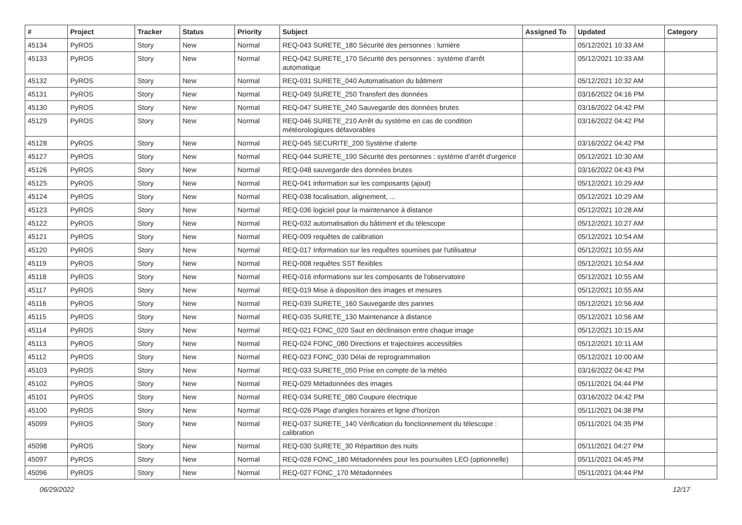| # | Project | Tracker | Status | Priority | Subject | Assigned To | Updated | Category |
| --- | --- | --- | --- | --- | --- | --- | --- | --- |
| 45134 | PyROS | Story | New | Normal | REQ-043 SURETE_180 Sécurité des personnes : lumière | | 05/12/2021 10:33 AM | |
| 45133 | PyROS | Story | New | Normal | REQ-042 SURETE_170 Sécurité des personnes : système d'arrêt automatique | | 05/12/2021 10:33 AM | |
| 45132 | PyROS | Story | New | Normal | REQ-031 SURETE_040 Automatisation du bâtiment | | 05/12/2021 10:32 AM | |
| 45131 | PyROS | Story | New | Normal | REQ-049 SURETE_250 Transfert des données | | 03/16/2022 04:16 PM | |
| 45130 | PyROS | Story | New | Normal | REQ-047 SURETE_240 Sauvegarde des données brutes | | 03/16/2022 04:42 PM | |
| 45129 | PyROS | Story | New | Normal | REQ-046 SURETE_210 Arrêt du système en cas de condition météorologiques défavorables | | 03/16/2022 04:42 PM | |
| 45128 | PyROS | Story | New | Normal | REQ-045 SECURITE_200 Système d'alerte | | 03/16/2022 04:42 PM | |
| 45127 | PyROS | Story | New | Normal | REQ-044 SURETE_190 Sécurité des personnes : système d'arrêt d'urgence | | 05/12/2021 10:30 AM | |
| 45126 | PyROS | Story | New | Normal | REQ-048 sauvegarde des données brutes | | 03/16/2022 04:43 PM | |
| 45125 | PyROS | Story | New | Normal | REQ-041 information sur les composants (ajout) | | 05/12/2021 10:29 AM | |
| 45124 | PyROS | Story | New | Normal | REQ-038 focalisation, alignement, ... | | 05/12/2021 10:29 AM | |
| 45123 | PyROS | Story | New | Normal | REQ-036 logiciel pour la maintenance à distance | | 05/12/2021 10:28 AM | |
| 45122 | PyROS | Story | New | Normal | REQ-032 automatisation du bâtiment et du télescope | | 05/12/2021 10:27 AM | |
| 45121 | PyROS | Story | New | Normal | REQ-009 requêtes de calibration | | 05/12/2021 10:54 AM | |
| 45120 | PyROS | Story | New | Normal | REQ-017 Information sur les requêtes soumises par l'utilisateur | | 05/12/2021 10:55 AM | |
| 45119 | PyROS | Story | New | Normal | REQ-008 requêtes SST flexibles | | 05/12/2021 10:54 AM | |
| 45118 | PyROS | Story | New | Normal | REQ-016 informations sur les composants de l'observatoire | | 05/12/2021 10:55 AM | |
| 45117 | PyROS | Story | New | Normal | REQ-019 Mise à disposition des images et mesures | | 05/12/2021 10:55 AM | |
| 45116 | PyROS | Story | New | Normal | REQ-039 SURETE_160 Sauvegarde des pannes | | 05/12/2021 10:56 AM | |
| 45115 | PyROS | Story | New | Normal | REQ-035 SURETE_130 Maintenance à distance | | 05/12/2021 10:56 AM | |
| 45114 | PyROS | Story | New | Normal | REQ-021 FONC_020 Saut en déclinaison entre chaque image | | 05/12/2021 10:15 AM | |
| 45113 | PyROS | Story | New | Normal | REQ-024 FONC_080 Directions et trajectoires accessibles | | 05/12/2021 10:11 AM | |
| 45112 | PyROS | Story | New | Normal | REQ-023 FONC_030 Délai de reprogrammation | | 05/12/2021 10:00 AM | |
| 45103 | PyROS | Story | New | Normal | REQ-033 SURETE_050 Prise en compte de la météo | | 03/16/2022 04:42 PM | |
| 45102 | PyROS | Story | New | Normal | REQ-029 Métadonnées des images | | 05/11/2021 04:44 PM | |
| 45101 | PyROS | Story | New | Normal | REQ-034 SURETE_080 Coupure électrique | | 03/16/2022 04:42 PM | |
| 45100 | PyROS | Story | New | Normal | REQ-026 Plage d'angles horaires et ligne d'horizon | | 05/11/2021 04:38 PM | |
| 45099 | PyROS | Story | New | Normal | REQ-037 SURETE_140 Vérification du fonctionnement du télescope : calibration | | 05/11/2021 04:35 PM | |
| 45098 | PyROS | Story | New | Normal | REQ-030 SURETE_30 Répartition des nuits | | 05/11/2021 04:27 PM | |
| 45097 | PyROS | Story | New | Normal | REQ-028 FONC_180 Métadonnées pour les poursuites LEO (optionnelle) | | 05/11/2021 04:45 PM | |
| 45096 | PyROS | Story | New | Normal | REQ-027 FONC_170 Métadonnées | | 05/11/2021 04:44 PM | |
06/29/2022 12/17